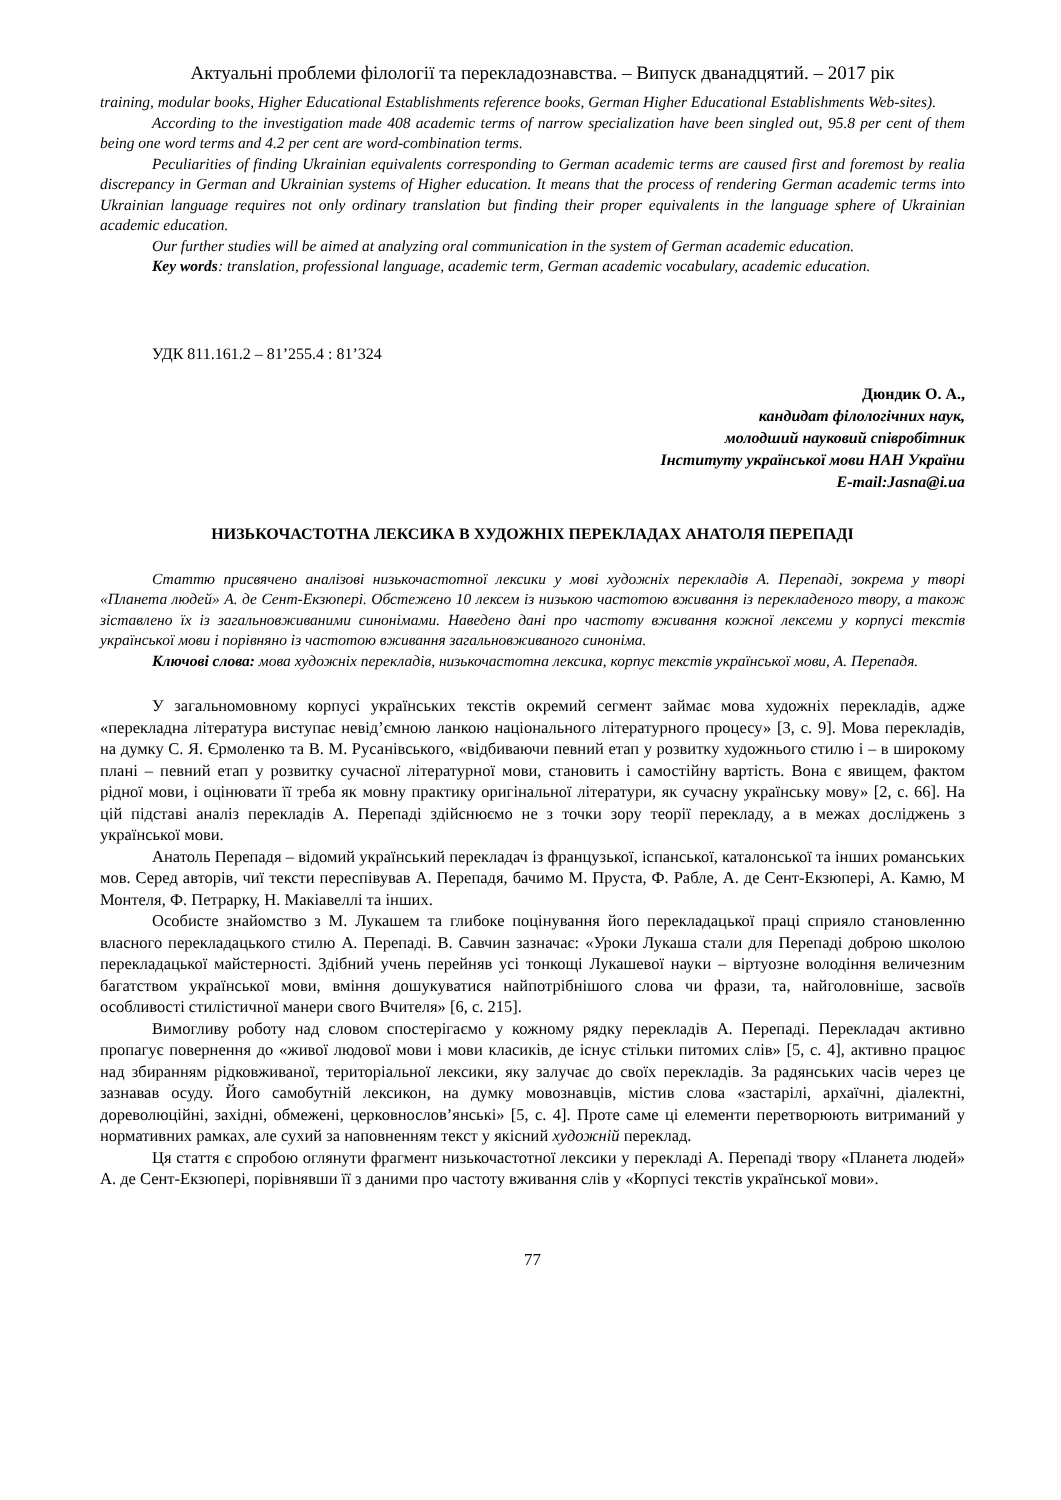Актуальні проблеми філології та перекладознавства. – Випуск дванадцятий. – 2017 рік
training, modular books, Higher Educational Establishments reference books, German Higher Educational Establishments Web-sites).
According to the investigation made 408 academic terms of narrow specialization have been singled out, 95.8 per cent of them being one word terms and 4.2 per cent are word-combination terms.
Peculiarities of finding Ukrainian equivalents corresponding to German academic terms are caused first and foremost by realia discrepancy in German and Ukrainian systems of Higher education. It means that the process of rendering German academic terms into Ukrainian language requires not only ordinary translation but finding their proper equivalents in the language sphere of Ukrainian academic education.
Our further studies will be aimed at analyzing oral communication in the system of German academic education.
Key words: translation, professional language, academic term, German academic vocabulary, academic education.
УДК 811.161.2 – 81’255.4 : 81’324
Дюндик О. А.,
кандидат філологічних наук,
молодший науковий співробітник
Інституту української мови НАН України
E-mail:Jasna@i.ua
НИЗЬКОЧАСТОТНА ЛЕКСИКА В ХУДОЖНІХ ПЕРЕКЛАДАХ АНАТОЛЯ ПЕРЕПАДІ
Статтю присвячено аналізові низькочастотної лексики у мові художніх перекладів А. Перепаді, зокрема у творі «Планета людей» А. де Сент-Екзюпері. Обстежено 10 лексем із низькою частотою вживання із перекладеного твору, а також зіставлено їх із загальновживаними синонімами. Наведено дані про частоту вживання кожної лексеми у корпусі текстів української мови і порівняно із частотою вживання загальновживаного синоніма.
Ключові слова: мова художніх перекладів, низькочастотна лексика, корпус текстів української мови, А. Перепадя.
У загальномовному корпусі українських текстів окремий сегмент займає мова художніх перекладів, адже «перекладна література виступає невід’ємною ланкою національного літературного процесу» [3, с. 9]. Мова перекладів, на думку С. Я. Єрмоленко та В. М. Русанівського, «відбиваючи певний етап у розвитку художнього стилю і – в широкому плані – певний етап у розвитку сучасної літературної мови, становить і самостійну вартість. Вона є явищем, фактом рідної мови, і оцінювати її треба як мовну практику оригінальної літератури, як сучасну українську мову» [2, с. 66]. На цій підставі аналіз перекладів А. Перепаді здійснюємо не з точки зору теорії перекладу, а в межах досліджень з української мови.
Анатоль Перепадя – відомий український перекладач із французької, іспанської, каталонської та інших романських мов. Серед авторів, чиї тексти переспівував А. Перепадя, бачимо М. Пруста, Ф. Рабле, А. де Сент-Екзюпері, А. Камю, М Монтеля, Ф. Петрарку, Н. Макіавеллі та інших.
Особисте знайомство з М. Лукашем та глибоке поцінування його перекладацької праці сприяло становленню власного перекладацького стилю А. Перепаді. В. Савчин зазначає: «Уроки Лукаша стали для Перепаді доброю школою перекладацької майстерності. Здібний учень перейняв усі тонкощі Лукашевої науки – віртуозне володіння величезним багатством української мови, вміння дошукуватися найпотрібнішого слова чи фрази, та, найголовніше, засвоїв особливості стилістичної манери свого Вчителя» [6, с. 215].
Вимогливу роботу над словом спостерігаємо у кожному рядку перекладів А. Перепаді. Перекладач активно пропагує повернення до «живої людової мови і мови класиків, де існує стільки питомих слів» [5, с. 4], активно працює над збиранням рідковживаної, територіальної лексики, яку залучає до своїх перекладів. За радянських часів через це зазнавав осуду. Його самобутній лексикон, на думку мовознавців, містив слова «застарілі, архаїчні, діалектні, дореволюційні, західні, обмежені, церковнослов’янські» [5, с. 4]. Проте саме ці елементи перетворюють витриманий у нормативних рамках, але сухий за наповненням текст у якісний художній переклад.
Ця стаття є спробою оглянути фрагмент низькочастотної лексики у перекладі А. Перепаді твору «Планета людей» А. де Сент-Екзюпері, порівнявши її з даними про частоту вживання слів у «Корпусі текстів української мови».
77